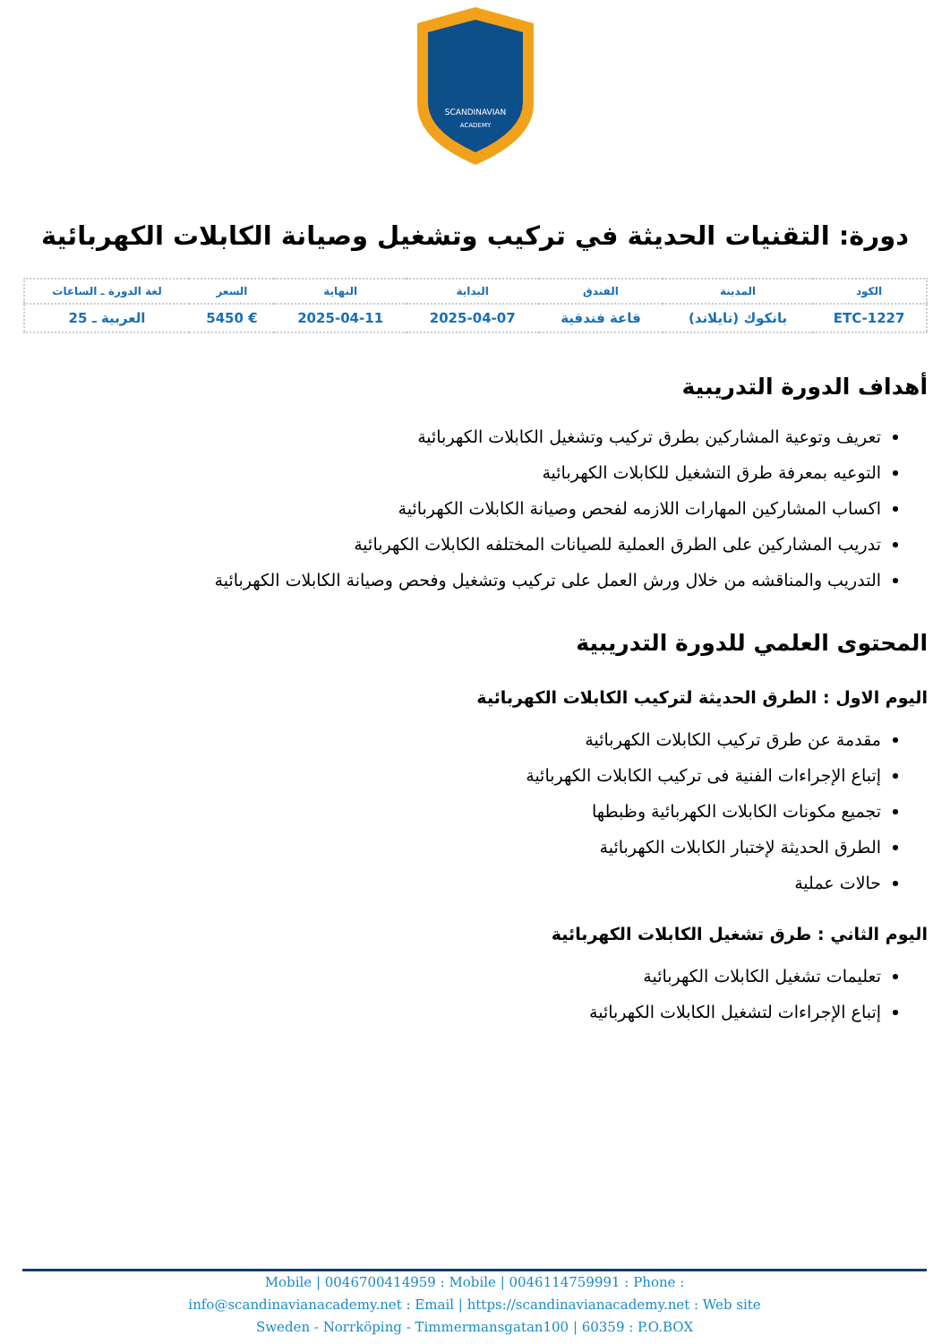SCANDINAVIAN
ACADEMY
دورة: التقنيات الحديثة في تركيب وتشغيل وصيانة الكابلات الكهربائية
| الكود | المدينة | الفندق | البداية | النهاية | السعر | لغة الدورة ـ الساعات |
| --- | --- | --- | --- | --- | --- | --- |
| ETC-1227 | بانكوك (تايلاند) | قاعة فندقية | 2025-04-07 | 2025-04-11 | € 5450 | العربية ـ 25 |
أهداف الدورة التدريبية
تعريف وتوعية المشاركين بطرق تركيب وتشغيل الكابلات الكهربائية
التوعيه بمعرفة طرق التشغيل للكابلات الكهربائية
اكساب المشاركين المهارات اللازمه لفحص وصيانة الكابلات الكهربائية
تدريب المشاركين على الطرق العملية للصيانات المختلفه الكابلات الكهربائية
التدريب والمناقشه من خلال ورش العمل على تركيب وتشغيل وفحص وصيانة الكابلات الكهربائية
المحتوى العلمي للدورة التدريبية
اليوم الاول : الطرق الحديثة لتركيب الكابلات الكهربائية
مقدمة عن طرق تركيب الكابلات الكهربائية
إتباع الإجراءات الفنية فى تركيب الكابلات الكهربائية
تجميع مكونات الكابلات الكهربائية وظبطها
الطرق الحديثة لإختبار الكابلات الكهربائية
حالات عملية
اليوم الثاني : طرق تشغيل الكابلات الكهربائية
تعليمات تشغيل الكابلات الكهربائية
إتباع الإجراءات لتشغيل الكابلات الكهربائية
Mobile | 0046700414959 : Mobile | 0046114759991 : Phone :
info@scandinavianacademy.net : Email | https://scandinavianacademy.net : Web site
Sweden - Norrköping - Timmermansgatan100 | 60359 : P.O.BOX